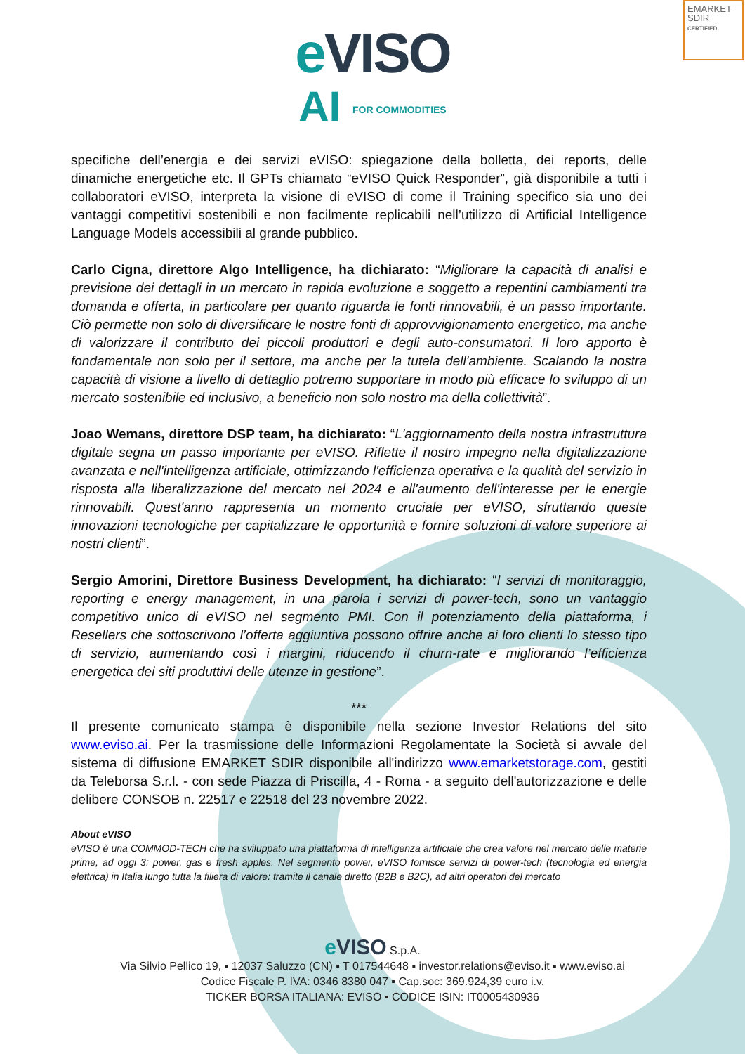EMARKET
SDIR
CERTIFIED
e VISO
AI FOR COMMODITIES
specifiche dell’energia e dei servizi eVISO: spiegazione della bolletta, dei reports, delle dinamiche energetiche etc. Il GPTs chiamato “eVISO Quick Responder”, già disponibile a tutti i collaboratori eVISO, interpreta la visione di eVISO di come il Training specifico sia uno dei vantaggi competitivi sostenibili e non facilmente replicabili nell’utilizzo di Artificial Intelligence Language Models accessibili al grande pubblico.
Carlo Cigna, direttore Algo Intelligence, ha dichiarato: “Migliorare la capacità di analisi e previsione dei dettagli in un mercato in rapida evoluzione e soggetto a repentini cambiamenti tra domanda e offerta, in particolare per quanto riguarda le fonti rinnovabili, è un passo importante. Ciò permette non solo di diversificare le nostre fonti di approvvigionamento energetico, ma anche di valorizzare il contributo dei piccoli produttori e degli auto-consumatori. Il loro apporto è fondamentale non solo per il settore, ma anche per la tutela dell'ambiente. Scalando la nostra capacità di visione a livello di dettaglio potremo supportare in modo più efficace lo sviluppo di un mercato sostenibile ed inclusivo, a beneficio non solo nostro ma della collettività”.
Joao Wemans, direttore DSP team, ha dichiarato: “L'aggiornamento della nostra infrastruttura digitale segna un passo importante per eVISO. Riflette il nostro impegno nella digitalizzazione avanzata e nell'intelligenza artificiale, ottimizzando l'efficienza operativa e la qualità del servizio in risposta alla liberalizzazione del mercato nel 2024 e all'aumento dell'interesse per le energie rinnovabili. Quest'anno rappresenta un momento cruciale per eVISO, sfruttando queste innovazioni tecnologiche per capitalizzare le opportunità e fornire soluzioni di valore superiore ai nostri clienti”.
Sergio Amorini, Direttore Business Development, ha dichiarato: “I servizi di monitoraggio, reporting e energy management, in una parola i servizi di power-tech, sono un vantaggio competitivo unico di eVISO nel segmento PMI. Con il potenziamento della piattaforma, i Resellers che sottoscrivono l’offerta aggiuntiva possono offrire anche ai loro clienti lo stesso tipo di servizio, aumentando così i margini, riducendo il churn-rate e migliorando l’efficienza energetica dei siti produttivi delle utenze in gestione”.
***
Il presente comunicato stampa è disponibile nella sezione Investor Relations del sito www.eviso.ai. Per la trasmissione delle Informazioni Regolamentate la Società si avvale del sistema di diffusione EMARKET SDIR disponibile all'indirizzo www.emarketstorage.com, gestiti da Teleborsa S.r.l. - con sede Piazza di Priscilla, 4 - Roma - a seguito dell'autorizzazione e delle delibere CONSOB n. 22517 e 22518 del 23 novembre 2022.
About eVISO
eVISO è una COMMOD-TECH che ha sviluppato una piattaforma di intelligenza artificiale che crea valore nel mercato delle materie prime, ad oggi 3: power, gas e fresh apples. Nel segmento power, eVISO fornisce servizi di power-tech (tecnologia ed energia elettrica) in Italia lungo tutta la filiera di valore: tramite il canale diretto (B2B e B2C), ad altri operatori del mercato
e VISO S.p.A.
Via Silvio Pellico 19, ▪ 12037 Saluzzo (CN) ▪ T 017544648 ▪ investor.relations@eviso.it ▪ www.eviso.ai
Codice Fiscale P. IVA: 0346 8380 047 ▪ Cap.soc: 369.924,39 euro i.v.
TICKER BORSA ITALIANA: EVISO ▪ CODICE ISIN: IT0005430936